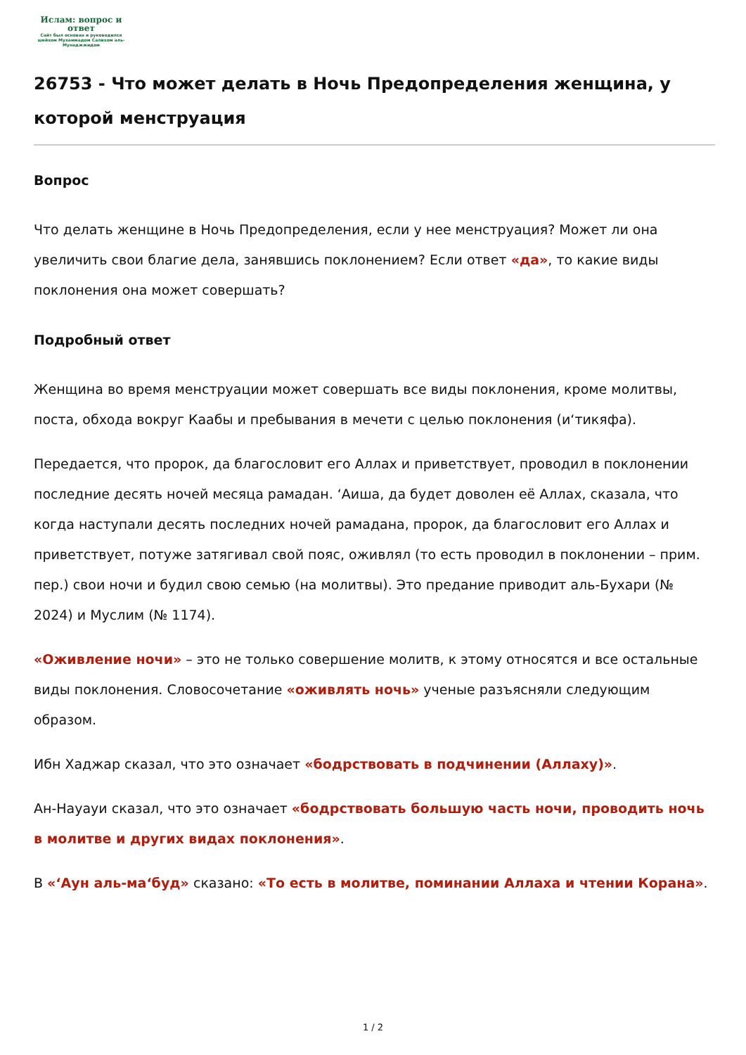Ислам: вопрос и ответ
Сайт был основан и руководился шейхом Мухаммадом Салихом аль-Мунаджжидом
26753 - Что может делать в Ночь Предопределения женщина, у которой менструация
Вопрос
Что делать женщине в Ночь Предопределения, если у нее менструация? Может ли она увеличить свои благие дела, занявшись поклонением? Если ответ «да», то какие виды поклонения она может совершать?
Подробный ответ
Женщина во время менструации может совершать все виды поклонения, кроме молитвы, поста, обхода вокруг Каабы и пребывания в мечети с целью поклонения (и‘тикяфа).
Передается, что пророк, да благословит его Аллах и приветствует, проводил в поклонении последние десять ночей месяца рамадан. ‘Аиша, да будет доволен её Аллах, сказала, что когда наступали десять последних ночей рамадана, пророк, да благословит его Аллах и приветствует, потуже затягивал свой пояс, оживлял (то есть проводил в поклонении – прим. пер.) свои ночи и будил свою семью (на молитвы). Это предание приводит аль-Бухари (№ 2024) и Муслим (№ 1174).
«Оживление ночи» – это не только совершение молитв, к этому относятся и все остальные виды поклонения. Словосочетание «оживлять ночь» ученые разъясняли следующим образом.
Ибн Хаджар сказал, что это означает «бодрствовать в подчинении (Аллаху)».
Ан-Науауи сказал, что это означает «бодрствовать большую часть ночи, проводить ночь в молитве и других видах поклонения».
В «‘Аун аль-ма‘буд» сказано: «То есть в молитве, поминании Аллаха и чтении Корана».
1 / 2